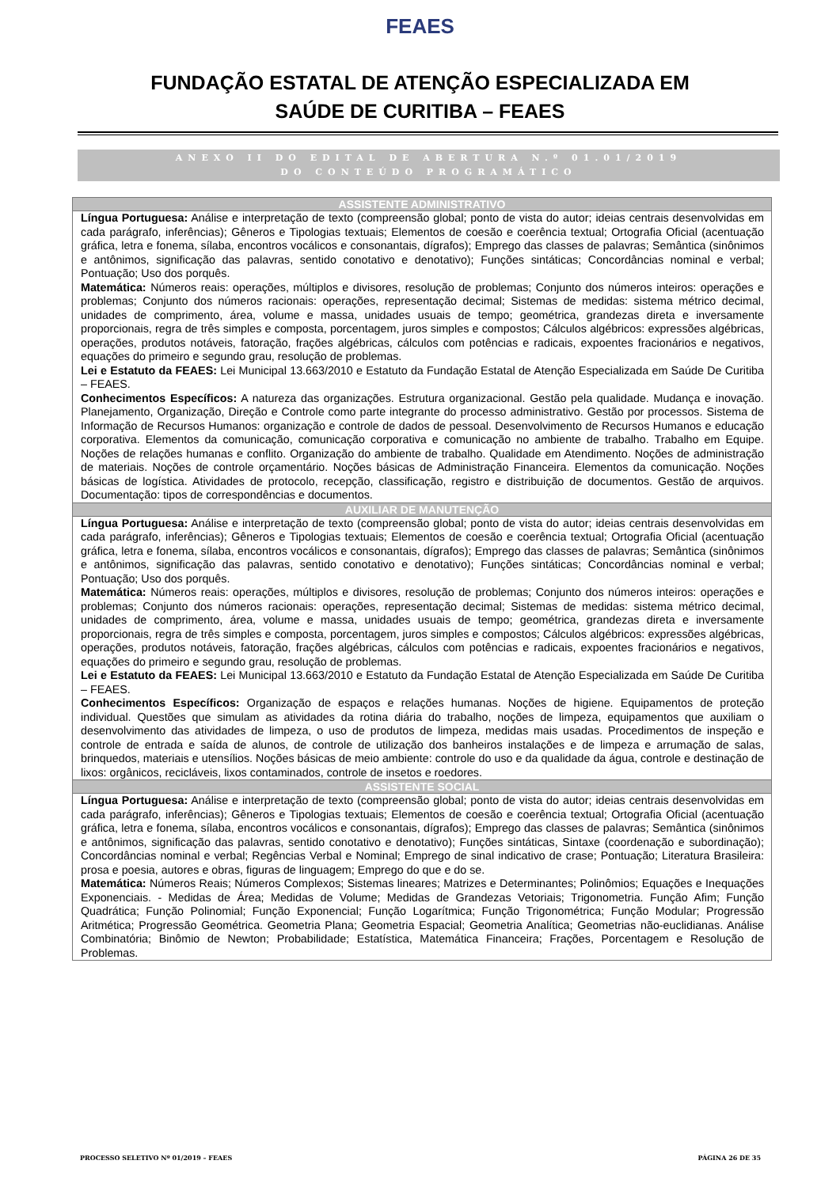FEAES
FUNDAÇÃO ESTATAL DE ATENÇÃO ESPECIALIZADA EM
SAÚDE DE CURITIBA – FEAES
ANEXO II DO EDITAL DE ABERTURA N.º 01.01/2019
DO CONTEÚDO PROGRAMÁTICO
| ASSISTENTE ADMINISTRATIVO |
| --- |
| Língua Portuguesa: Análise e interpretação de texto (compreensão global; ponto de vista do autor; ideias centrais desenvolvidas em cada parágrafo, inferências); Gêneros e Tipologias textuais; Elementos de coesão e coerência textual; Ortografia Oficial (acentuação gráfica, letra e fonema, sílaba, encontros vocálicos e consonantais, dígrafos); Emprego das classes de palavras; Semântica (sinônimos e antônimos, significação das palavras, sentido conotativo e denotativo); Funções sintáticas; Concordâncias nominal e verbal; Pontuação; Uso dos porquês. Matemática: Números reais: operações, múltiplos e divisores, resolução de problemas; Conjunto dos números inteiros: operações e problemas; Conjunto dos números racionais: operações, representação decimal; Sistemas de medidas: sistema métrico decimal, unidades de comprimento, área, volume e massa, unidades usuais de tempo; geométrica, grandezas direta e inversamente proporcionais, regra de três simples e composta, porcentagem, juros simples e compostos; Cálculos algébricos: expressões algébricas, operações, produtos notáveis, fatoração, frações algébricas, cálculos com potências e radicais, expoentes fracionários e negativos, equações do primeiro e segundo grau, resolução de problemas. Lei e Estatuto da FEAES: Lei Municipal 13.663/2010 e Estatuto da Fundação Estatal de Atenção Especializada em Saúde De Curitiba – FEAES. Conhecimentos Específicos: A natureza das organizações. Estrutura organizacional. Gestão pela qualidade. Mudança e inovação. Planejamento, Organização, Direção e Controle como parte integrante do processo administrativo. Gestão por processos. Sistema de Informação de Recursos Humanos: organização e controle de dados de pessoal. Desenvolvimento de Recursos Humanos e educação corporativa. Elementos da comunicação, comunicação corporativa e comunicação no ambiente de trabalho. Trabalho em Equipe. Noções de relações humanas e conflito. Organização do ambiente de trabalho. Qualidade em Atendimento. Noções de administração de materiais. Noções de controle orçamentário. Noções básicas de Administração Financeira. Elementos da comunicação. Noções básicas de logística. Atividades de protocolo, recepção, classificação, registro e distribuição de documentos. Gestão de arquivos. Documentação: tipos de correspondências e documentos. |
| AUXILIAR DE MANUTENÇÃO |
| Língua Portuguesa: Análise e interpretação de texto (compreensão global; ponto de vista do autor; ideias centrais desenvolvidas em cada parágrafo, inferências); Gêneros e Tipologias textuais; Elementos de coesão e coerência textual; Ortografia Oficial (acentuação gráfica, letra e fonema, sílaba, encontros vocálicos e consonantais, dígrafos); Emprego das classes de palavras; Semântica (sinônimos e antônimos, significação das palavras, sentido conotativo e denotativo); Funções sintáticas; Concordâncias nominal e verbal; Pontuação; Uso dos porquês. Matemática: Números reais: operações, múltiplos e divisores, resolução de problemas; Conjunto dos números inteiros: operações e problemas; Conjunto dos números racionais: operações, representação decimal; Sistemas de medidas: sistema métrico decimal, unidades de comprimento, área, volume e massa, unidades usuais de tempo; geométrica, grandezas direta e inversamente proporcionais, regra de três simples e composta, porcentagem, juros simples e compostos; Cálculos algébricos: expressões algébricas, operações, produtos notáveis, fatoração, frações algébricas, cálculos com potências e radicais, expoentes fracionários e negativos, equações do primeiro e segundo grau, resolução de problemas. Lei e Estatuto da FEAES: Lei Municipal 13.663/2010 e Estatuto da Fundação Estatal de Atenção Especializada em Saúde De Curitiba – FEAES. Conhecimentos Específicos: Organização de espaços e relações humanas. Noções de higiene. Equipamentos de proteção individual. Questões que simulam as atividades da rotina diária do trabalho, noções de limpeza, equipamentos que auxiliam o desenvolvimento das atividades de limpeza, o uso de produtos de limpeza, medidas mais usadas. Procedimentos de inspeção e controle de entrada e saída de alunos, de controle de utilização dos banheiros instalações e de limpeza e arrumação de salas, brinquedos, materiais e utensílios. Noções básicas de meio ambiente: controle do uso e da qualidade da água, controle e destinação de lixos: orgânicos, recicláveis, lixos contaminados, controle de insetos e roedores. |
| ASSISTENTE SOCIAL |
| Língua Portuguesa: Análise e interpretação de texto (compreensão global; ponto de vista do autor; ideias centrais desenvolvidas em cada parágrafo, inferências); Gêneros e Tipologias textuais; Elementos de coesão e coerência textual; Ortografia Oficial (acentuação gráfica, letra e fonema, sílaba, encontros vocálicos e consonantais, dígrafos); Emprego das classes de palavras; Semântica (sinônimos e antônimos, significação das palavras, sentido conotativo e denotativo); Funções sintáticas, Sintaxe (coordenação e subordinação); Concordâncias nominal e verbal; Regências Verbal e Nominal; Emprego de sinal indicativo de crase; Pontuação; Literatura Brasileira: prosa e poesia, autores e obras, figuras de linguagem; Emprego do que e do se. Matemática: Números Reais; Números Complexos; Sistemas lineares; Matrizes e Determinantes; Polinômios; Equações e Inequações Exponenciais. - Medidas de Área; Medidas de Volume; Medidas de Grandezas Vetoriais; Trigonometria. Função Afim; Função Quadrática; Função Polinomial; Função Exponencial; Função Logarítmica; Função Trigonométrica; Função Modular; Progressão Aritmética; Progressão Geométrica. Geometria Plana; Geometria Espacial; Geometria Analítica; Geometrias não-euclidianas. Análise Combinatória; Binômio de Newton; Probabilidade; Estatística, Matemática Financeira; Frações, Porcentagem e Resolução de Problemas. |
PROCESSO SELETIVO Nº 01/2019 – FEAES PÁGINA 26 DE 35